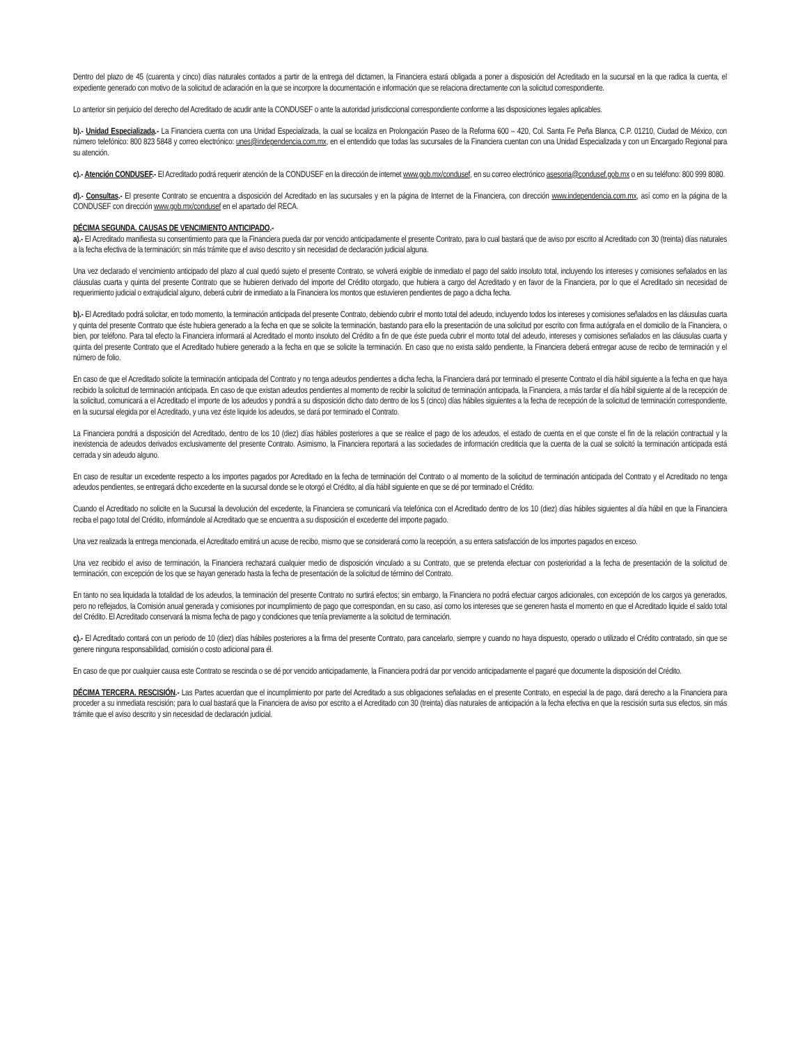Dentro del plazo de 45 (cuarenta y cinco) días naturales contados a partir de la entrega del dictamen, la Financiera estará obligada a poner a disposición del Acreditado en la sucursal en la que radica la cuenta, el expediente generado con motivo de la solicitud de aclaración en la que se incorpore la documentación e información que se relaciona directamente con la solicitud correspondiente.
Lo anterior sin perjuicio del derecho del Acreditado de acudir ante la CONDUSEF o ante la autoridad jurisdiccional correspondiente conforme a las disposiciones legales aplicables.
b).- Unidad Especializada.- La Financiera cuenta con una Unidad Especializada, la cual se localiza en Prolongación Paseo de la Reforma 600 – 420, Col. Santa Fe Peña Blanca, C.P. 01210, Ciudad de México, con número telefónico: 800 823 5848 y correo electrónico: unes@independencia.com.mx, en el entendido que todas las sucursales de la Financiera cuentan con una Unidad Especializada y con un Encargado Regional para su atención.
c).- Atención CONDUSEF.- El Acreditado podrá requerir atención de la CONDUSEF en la dirección de internet www.gob.mx/condusef, en su correo electrónico asesoria@condusef.gob.mx o en su teléfono: 800 999 8080.
d).- Consultas.- El presente Contrato se encuentra a disposición del Acreditado en las sucursales y en la página de Internet de la Financiera, con dirección www.independencia.com.mx, así como en la página de la CONDUSEF con dirección www.gob.mx/condusef en el apartado del RECA.
DÉCIMA SEGUNDA. CAUSAS DE VENCIMIENTO ANTICIPADO.-
a).- El Acreditado manifiesta su consentimiento para que la Financiera pueda dar por vencido anticipadamente el presente Contrato, para lo cual bastará que de aviso por escrito al Acreditado con 30 (treinta) días naturales a la fecha efectiva de la terminación; sin más trámite que el aviso descrito y sin necesidad de declaración judicial alguna.
Una vez declarado el vencimiento anticipado del plazo al cual quedó sujeto el presente Contrato, se volverá exigible de inmediato el pago del saldo insoluto total, incluyendo los intereses y comisiones señalados en las cláusulas cuarta y quinta del presente Contrato que se hubieren derivado del importe del Crédito otorgado, que hubiera a cargo del Acreditado y en favor de la Financiera, por lo que el Acreditado sin necesidad de requerimiento judicial o extrajudicial alguno, deberá cubrir de inmediato a la Financiera los montos que estuvieren pendientes de pago a dicha fecha.
b).- El Acreditado podrá solicitar, en todo momento, la terminación anticipada del presente Contrato, debiendo cubrir el monto total del adeudo, incluyendo todos los intereses y comisiones señalados en las cláusulas cuarta y quinta del presente Contrato que éste hubiera generado a la fecha en que se solicite la terminación, bastando para ello la presentación de una solicitud por escrito con firma autógrafa en el domicilio de la Financiera, o bien, por teléfono. Para tal efecto la Financiera informará al Acreditado el monto insoluto del Crédito a fin de que éste pueda cubrir el monto total del adeudo, intereses y comisiones señalados en las cláusulas cuarta y quinta del presente Contrato que el Acreditado hubiere generado a la fecha en que se solicite la terminación. En caso que no exista saldo pendiente, la Financiera deberá entregar acuse de recibo de terminación y el número de folio.
En caso de que el Acreditado solicite la terminación anticipada del Contrato y no tenga adeudos pendientes a dicha fecha, la Financiera dará por terminado el presente Contrato el día hábil siguiente a la fecha en que haya recibido la solicitud de terminación anticipada. En caso de que existan adeudos pendientes al momento de recibir la solicitud de terminación anticipada, la Financiera, a más tardar el día hábil siguiente al de la recepción de la solicitud, comunicará a el Acreditado el importe de los adeudos y pondrá a su disposición dicho dato dentro de los 5 (cinco) días hábiles siguientes a la fecha de recepción de la solicitud de terminación correspondiente, en la sucursal elegida por el Acreditado, y una vez éste liquide los adeudos, se dará por terminado el Contrato.
La Financiera pondrá a disposición del Acreditado, dentro de los 10 (diez) días hábiles posteriores a que se realice el pago de los adeudos, el estado de cuenta en el que conste el fin de la relación contractual y la inexistencia de adeudos derivados exclusivamente del presente Contrato. Asimismo, la Financiera reportará a las sociedades de información crediticia que la cuenta de la cual se solicitó la terminación anticipada está cerrada y sin adeudo alguno.
En caso de resultar un excedente respecto a los importes pagados por Acreditado en la fecha de terminación del Contrato o al momento de la solicitud de terminación anticipada del Contrato y el Acreditado no tenga adeudos pendientes, se entregará dicho excedente en la sucursal donde se le otorgó el Crédito, al día hábil siguiente en que se dé por terminado el Crédito.
Cuando el Acreditado no solicite en la Sucursal la devolución del excedente, la Financiera se comunicará vía telefónica con el Acreditado dentro de los 10 (diez) días hábiles siguientes al día hábil en que la Financiera reciba el pago total del Crédito, informándole al Acreditado que se encuentra a su disposición el excedente del importe pagado.
Una vez realizada la entrega mencionada, el Acreditado emitirá un acuse de recibo, mismo que se considerará como la recepción, a su entera satisfacción de los importes pagados en exceso.
Una vez recibido el aviso de terminación, la Financiera rechazará cualquier medio de disposición vinculado a su Contrato, que se pretenda efectuar con posterioridad a la fecha de presentación de la solicitud de terminación, con excepción de los que se hayan generado hasta la fecha de presentación de la solicitud de término del Contrato.
En tanto no sea liquidada la totalidad de los adeudos, la terminación del presente Contrato no surtirá efectos; sin embargo, la Financiera no podrá efectuar cargos adicionales, con excepción de los cargos ya generados, pero no reflejados, la Comisión anual generada y comisiones por incumplimiento de pago que correspondan, en su caso, así como los intereses que se generen hasta el momento en que el Acreditado liquide el saldo total del Crédito. El Acreditado conservará la misma fecha de pago y condiciones que tenía previamente a la solicitud de terminación.
c).- El Acreditado contará con un periodo de 10 (diez) días hábiles posteriores a la firma del presente Contrato, para cancelarlo, siempre y cuando no haya dispuesto, operado o utilizado el Crédito contratado, sin que se genere ninguna responsabilidad, comisión o costo adicional para él.
En caso de que por cualquier causa este Contrato se rescinda o se dé por vencido anticipadamente, la Financiera podrá dar por vencido anticipadamente el pagaré que documente la disposición del Crédito.
DÉCIMA TERCERA. RESCISIÓN.- Las Partes acuerdan que el incumplimiento por parte del Acreditado a sus obligaciones señaladas en el presente Contrato, en especial la de pago, dará derecho a la Financiera para proceder a su inmediata rescisión; para lo cual bastará que la Financiera de aviso por escrito a el Acreditado con 30 (treinta) días naturales de anticipación a la fecha efectiva en que la rescisión surta sus efectos, sin más trámite que el aviso descrito y sin necesidad de declaración judicial.